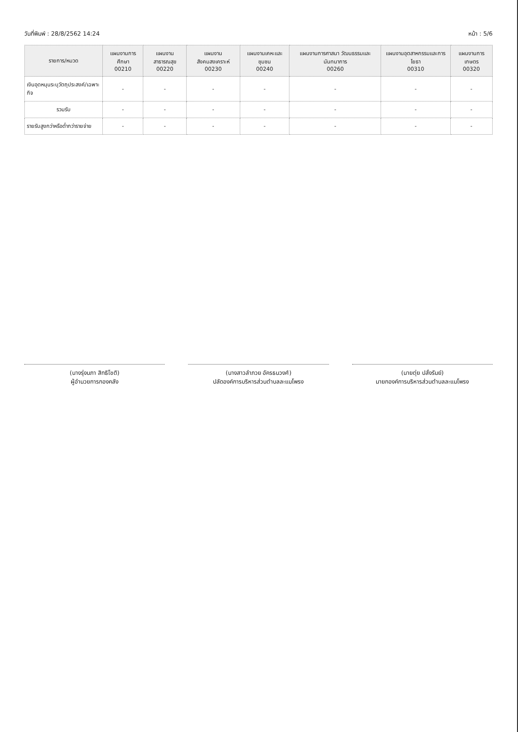วันที่พิมพ์ : 28/8/2562 14:24 หน้า : 5/6
| รายการ/หมวด | แผนงานการศึกษา 00210 | แผนงานสาธารณสุข 00220 | แผนงานสังคมสงเคราะห์ 00230 | แผนงานเคหะและชุมชน 00240 | แผนงานการศาสนา วัฒนธรรมและนันทนาการ 00260 | แผนงานอุตสาหกรรมและการโยธา 00310 | แผนงานการเกษตร 00320 |
| --- | --- | --- | --- | --- | --- | --- | --- |
| เงินอุดหนุนระบุวัตถุประสงค์/เฉพาะกิจ | - | - | - | - | - | - | - |
| รวมรับ | - | - | - | - | - | - | - |
| รายรับสูงกว่าหรือต่ำกว่ารายจ่าย | - | - | - | - | - | - | - |
(นางรุ่งนภา สิทธิโชติ)
ผู้อำนวยการกองคลัง
(นางสาวลำภวย อัครธนวงศ์)
ปลัดองค์การบริหารส่วนตำบลละแมโพรง
(นายตุ่ย ปลั่งรัมย์)
นายกองค์การบริหารส่วนตำบลละแมโพรง